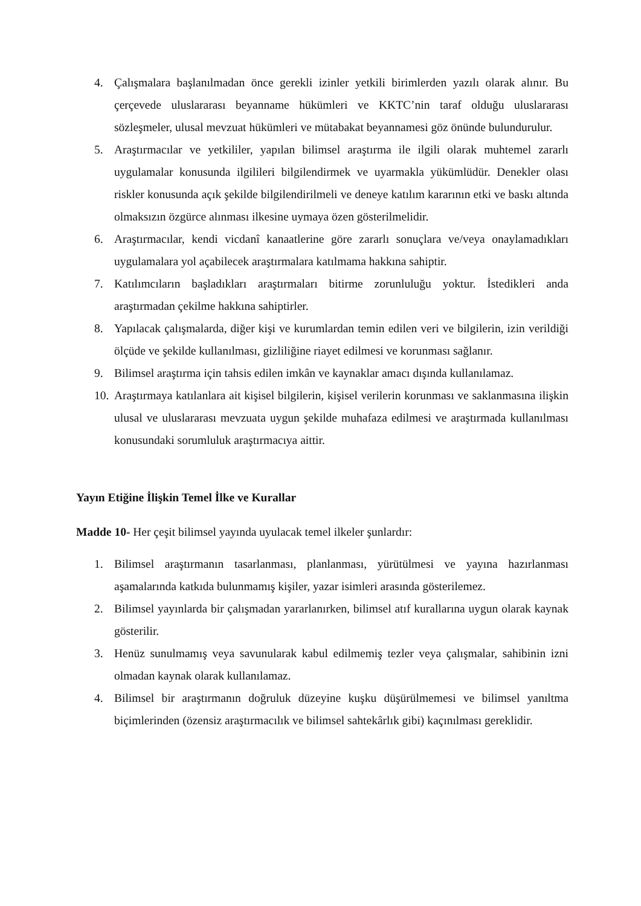4. Çalışmalara başlanılmadan önce gerekli izinler yetkili birimlerden yazılı olarak alınır. Bu çerçevede uluslararası beyanname hükümleri ve KKTC’nin taraf olduğu uluslararası sözleşmeler, ulusal mevzuat hükümleri ve mütabakat beyannamesi göz önünde bulundurulur.
5. Araştırmacılar ve yetkililer, yapılan bilimsel araştırma ile ilgili olarak muhtemel zararlı uygulamalar konusunda ilgilileri bilgilendirmek ve uyarmakla yükümlüdür. Denekler olası riskler konusunda açık şekilde bilgilendirilmeli ve deneye katılım kararının etki ve baskı altında olmaksızın özgürce alınması ilkesine uymaya özen gösterilmelidir.
6. Araştırmacılar, kendi vicdanî kanaatlerine göre zararlı sonuçlara ve/veya onaylamadıkları uygulamalara yol açabilecek araştırmalara katılmama hakkına sahiptir.
7. Katılımcıların başladıkları araştırmaları bitirme zorunluluğu yoktur. İstedikleri anda araştırmadan çekilme hakkına sahiptirler.
8. Yapılacak çalışmalarda, diğer kişi ve kurumlardan temin edilen veri ve bilgilerin, izin verildiği ölçüde ve şekilde kullanılması, gizliliğine riayet edilmesi ve korunması sağlanır.
9. Bilimsel araştırma için tahsis edilen imkân ve kaynaklar amacı dışında kullanılamaz.
10. Araştırmaya katılanlara ait kişisel bilgilerin, kişisel verilerin korunması ve saklanmasına ilişkin ulusal ve uluslararası mevzuata uygun şekilde muhafaza edilmesi ve araştırmada kullanılması konusundaki sorumluluk araştırmacıya aittir.
Yayın Etiğine İlişkin Temel İlke ve Kurallar
Madde 10- Her çeşit bilimsel yayında uyulacak temel ilkeler şunlardır:
1. Bilimsel araştırmanın tasarlanması, planlanması, yürütülmesi ve yayına hazırlanması aşamalarında katkıda bulunmamış kişiler, yazar isimleri arasında gösterilemez.
2. Bilimsel yayınlarda bir çalışmadan yararlanırken, bilimsel atıf kurallarına uygun olarak kaynak gösterilir.
3. Henüz sunulmamış veya savunularak kabul edilmemiş tezler veya çalışmalar, sahibinin izni olmadan kaynak olarak kullanılamaz.
4. Bilimsel bir araştırmanın doğruluk düzeyine kuşku düşürülmemesi ve bilimsel yanıltma biçimlerinden (özensiz araştırmacılık ve bilimsel sahtekârlık gibi) kaçınılması gereklidir.